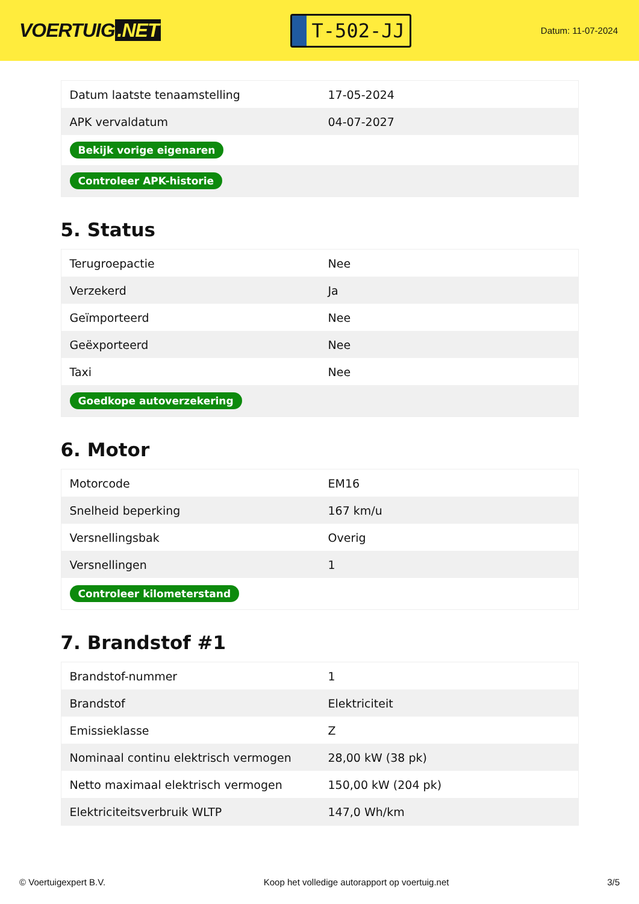VOERTUIG.NET
T-502-JJ
Datum: 11-07-2024
| Datum laatste tenaamstelling | 17-05-2024 |
| APK vervaldatum | 04-07-2027 |
| Bekijk vorige eigenaren | |
| Controleer APK-historie | |
5. Status
| Terugroepactie | Nee |
| Verzekerd | Ja |
| Geïmporteerd | Nee |
| Geëxporteerd | Nee |
| Taxi | Nee |
| Goedkope autoverzekering | |
6. Motor
| Motorcode | EM16 |
| Snelheid beperking | 167 km/u |
| Versnellingsbak | Overig |
| Versnellingen | 1 |
| Controleer kilometerstand | |
7. Brandstof #1
| Brandstof-nummer | 1 |
| Brandstof | Elektriciteit |
| Emissieklasse | Z |
| Nominaal continu elektrisch vermogen | 28,00 kW (38 pk) |
| Netto maximaal elektrisch vermogen | 150,00 kW (204 pk) |
| Elektriciteitsverbruik WLTP | 147,0 Wh/km |
© Voertuigexpert B.V. Koop het volledige autorapport op voertuig.net 3/5